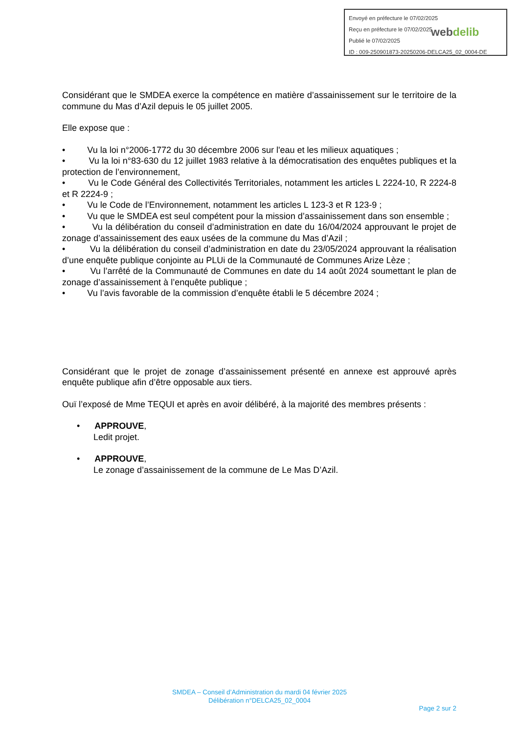Envoyé en préfecture le 07/02/2025
Reçu en préfecture le 07/02/2025
Publié le 07/02/2025
ID : 009-250901873-20250206-DELCA25_02_0004-DE
webdelib
Considérant que le SMDEA exerce la compétence en matière d’assainissement sur le territoire de la commune du Mas d’Azil depuis le 05 juillet 2005.
Elle expose que :
• Vu la loi n°2006-1772 du 30 décembre 2006 sur l'eau et les milieux aquatiques ;
• Vu la loi n°83-630 du 12 juillet 1983 relative à la démocratisation des enquêtes publiques et la protection de l’environnement,
• Vu le Code Général des Collectivités Territoriales, notamment les articles L 2224-10, R 2224-8 et R 2224-9 ;
• Vu le Code de l’Environnement, notamment les articles L 123-3 et R 123-9 ;
• Vu que le SMDEA est seul compétent pour la mission d’assainissement dans son ensemble ;
• Vu la délibération du conseil d’administration en date du 16/04/2024 approuvant le projet de zonage d’assainissement des eaux usées de la commune du Mas d’Azil ;
• Vu la délibération du conseil d’administration en date du 23/05/2024 approuvant la réalisation d’une enquête publique conjointe au PLUi de la Communauté de Communes Arize Lèze ;
• Vu l’arrêté de la Communauté de Communes en date du 14 août 2024 soumettant le plan de zonage d’assainissement à l’enquête publique ;
• Vu l’avis favorable de la commission d’enquête établi le 5 décembre 2024 ;
Considérant que le projet de zonage d’assainissement présenté en annexe est approuvé après enquête publique afin d’être opposable aux tiers.
Ouï l’exposé de Mme TEQUI et après en avoir délibéré, à la majorité des membres présents :
• APPROUVE,
Ledit projet.
• APPROUVE,
Le zonage d’assainissement de la commune de Le Mas D’Azil.
SMDEA – Conseil d’Administration du mardi 04 février 2025
Délibération n°DELCA25_02_0004
Page 2 sur 2